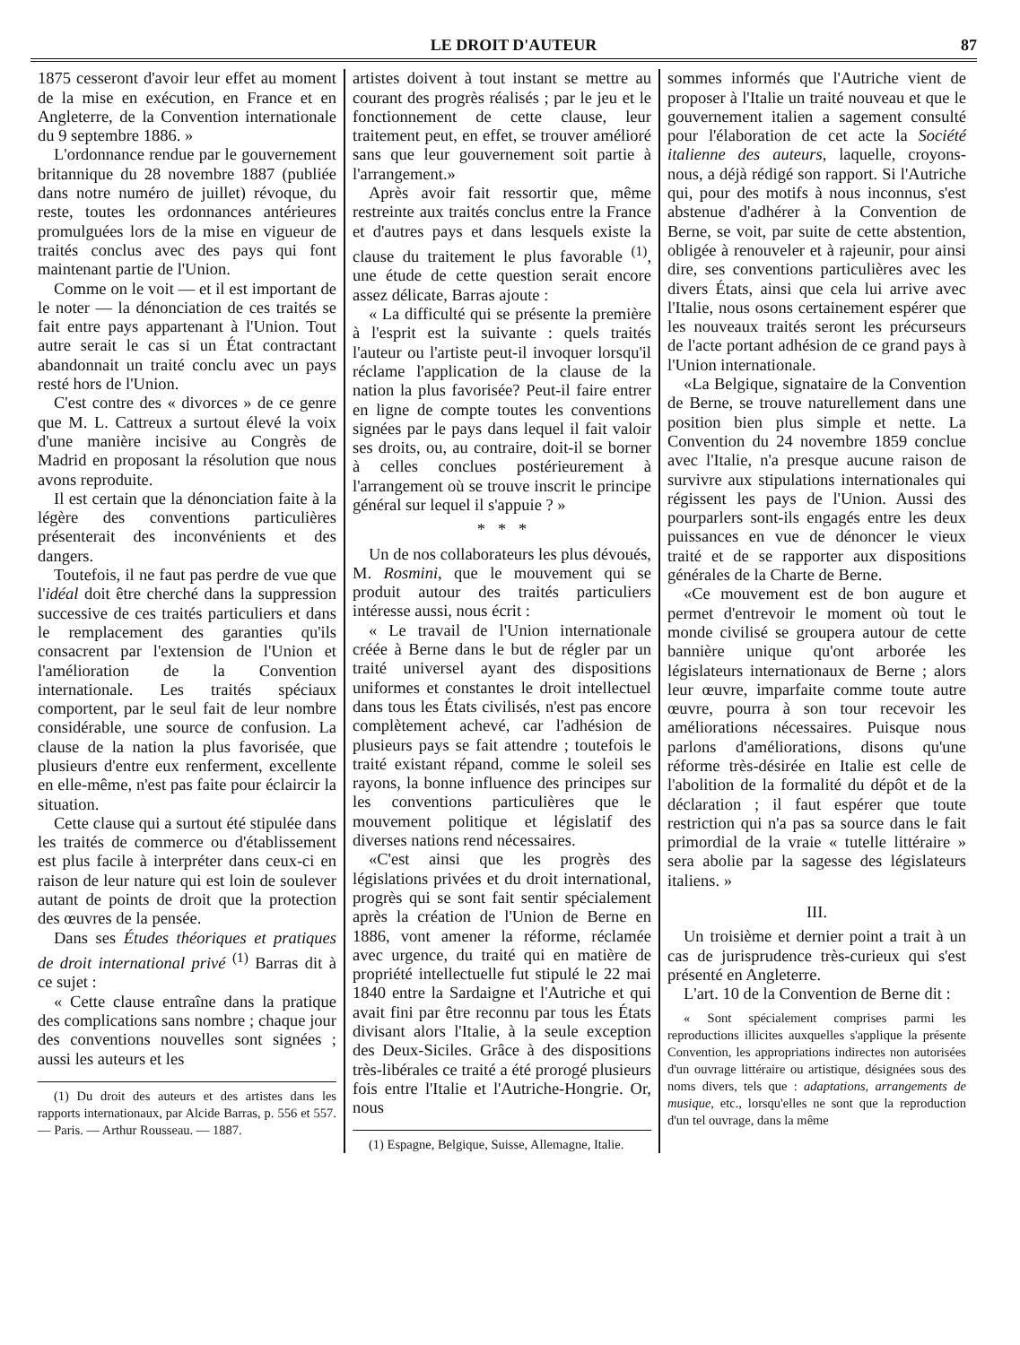LE DROIT D'AUTEUR 87
1875 cesseront d'avoir leur effet au moment de la mise en exécution, en France et en Angleterre, de la Convention internationale du 9 septembre 1886. »
L'ordonnance rendue par le gouvernement britannique du 28 novembre 1887 (publiée dans notre numéro de juillet) révoque, du reste, toutes les ordonnances antérieures promulguées lors de la mise en vigueur de traités conclus avec des pays qui font maintenant partie de l'Union.
Comme on le voit — et il est important de le noter — la dénonciation de ces traités se fait entre pays appartenant à l'Union. Tout autre serait le cas si un État contractant abandonnait un traité conclu avec un pays resté hors de l'Union.
C'est contre des « divorces » de ce genre que M. L. Cattreux a surtout élevé la voix d'une manière incisive au Congrès de Madrid en proposant la résolution que nous avons reproduite.
Il est certain que la dénonciation faite à la légère des conventions particulières présenterait des inconvénients et des dangers.
Toutefois, il ne faut pas perdre de vue que l'idéal doit être cherché dans la suppression successive de ces traités particuliers et dans le remplacement des garanties qu'ils consacrent par l'extension de l'Union et l'amélioration de la Convention internationale. Les traités spéciaux comportent, par le seul fait de leur nombre considérable, une source de confusion. La clause de la nation la plus favorisée, que plusieurs d'entre eux renferment, excellente en elle-même, n'est pas faite pour éclaircir la situation.
Cette clause qui a surtout été stipulée dans les traités de commerce ou d'établissement est plus facile à interpréter dans ceux-ci en raison de leur nature qui est loin de soulever autant de points de droit que la protection des œuvres de la pensée.
Dans ses Études théoriques et pratiques de droit international privé <sup>(1)</sup> Barras dit à ce sujet :
« Cette clause entraîne dans la pratique des complications sans nombre ; chaque jour des conventions nouvelles sont signées ; aussi les auteurs et les
(1) Du droit des auteurs et des artistes dans les rapports internationaux, par Alcide Barras, p. 556 et 557. — Paris. — Arthur Rousseau. — 1887.
artistes doivent à tout instant se mettre au courant des progrès réalisés ; par le jeu et le fonctionnement de cette clause, leur traitement peut, en effet, se trouver amélioré sans que leur gouvernement soit partie à l'arrangement.»
Après avoir fait ressortir que, même restreinte aux traités conclus entre la France et d'autres pays et dans lesquels existe la clause du traitement le plus favorable <sup>(1)</sup>, une étude de cette question serait encore assez délicate, Barras ajoute :
« La difficulté qui se présente la première à l'esprit est la suivante : quels traités l'auteur ou l'artiste peut-il invoquer lorsqu'il réclame l'application de la clause de la nation la plus favorisée? Peut-il faire entrer en ligne de compte toutes les conventions signées par le pays dans lequel il fait valoir ses droits, ou, au contraire, doit-il se borner à celles conclues postérieurement à l'arrangement où se trouve inscrit le principe général sur lequel il s'appuie ? »
* * *
Un de nos collaborateurs les plus dévoués, M. Rosmini, que le mouvement qui se produit autour des traités particuliers intéresse aussi, nous écrit :
« Le travail de l'Union internationale créée à Berne dans le but de régler par un traité universel ayant des dispositions uniformes et constantes le droit intellectuel dans tous les États civilisés, n'est pas encore complètement achevé, car l'adhésion de plusieurs pays se fait attendre ; toutefois le traité existant répand, comme le soleil ses rayons, la bonne influence des principes sur les conventions particulières que le mouvement politique et législatif des diverses nations rend nécessaires.
«C'est ainsi que les progrès des législations privées et du droit international, progrès qui se sont fait sentir spécialement après la création de l'Union de Berne en 1886, vont amener la réforme, réclamée avec urgence, du traité qui en matière de propriété intellectuelle fut stipulé le 22 mai 1840 entre la Sardaigne et l'Autriche et qui avait fini par être reconnu par tous les États divisant alors l'Italie, à la seule exception des Deux-Siciles. Grâce à des dispositions très-libérales ce traité a été prorogé plusieurs fois entre l'Italie et l'Autriche-Hongrie. Or, nous
(1) Espagne, Belgique, Suisse, Allemagne, Italie.
sommes informés que l'Autriche vient de proposer à l'Italie un traité nouveau et que le gouvernement italien a sagement consulté pour l'élaboration de cet acte la Société italienne des auteurs, laquelle, croyons-nous, a déjà rédigé son rapport. Si l'Autriche qui, pour des motifs à nous inconnus, s'est abstenue d'adhérer à la Convention de Berne, se voit, par suite de cette abstention, obligée à renouveler et à rajeunir, pour ainsi dire, ses conventions particulières avec les divers États, ainsi que cela lui arrive avec l'Italie, nous osons certainement espérer que les nouveaux traités seront les précurseurs de l'acte portant adhésion de ce grand pays à l'Union internationale.
«La Belgique, signataire de la Convention de Berne, se trouve naturellement dans une position bien plus simple et nette. La Convention du 24 novembre 1859 conclue avec l'Italie, n'a presque aucune raison de survivre aux stipulations internationales qui régissent les pays de l'Union. Aussi des pourparlers sont-ils engagés entre les deux puissances en vue de dénoncer le vieux traité et de se rapporter aux dispositions générales de la Charte de Berne.
«Ce mouvement est de bon augure et permet d'entrevoir le moment où tout le monde civilisé se groupera autour de cette bannière unique qu'ont arborée les législateurs internationaux de Berne ; alors leur œuvre, imparfaite comme toute autre œuvre, pourra à son tour recevoir les améliorations nécessaires. Puisque nous parlons d'améliorations, disons qu'une réforme très-désirée en Italie est celle de l'abolition de la formalité du dépôt et de la déclaration ; il faut espérer que toute restriction qui n'a pas sa source dans le fait primordial de la vraie « tutelle littéraire » sera abolie par la sagesse des législateurs italiens. »
III.
Un troisième et dernier point a trait à un cas de jurisprudence très-curieux qui s'est présenté en Angleterre.
L'art. 10 de la Convention de Berne dit :
« Sont spécialement comprises parmi les reproductions illicites auxquelles s'applique la présente Convention, les appropriations indirectes non autorisées d'un ouvrage littéraire ou artistique, désignées sous des noms divers, tels que : adaptations, arrangements de musique, etc., lorsqu'elles ne sont que la reproduction d'un tel ouvrage, dans la même